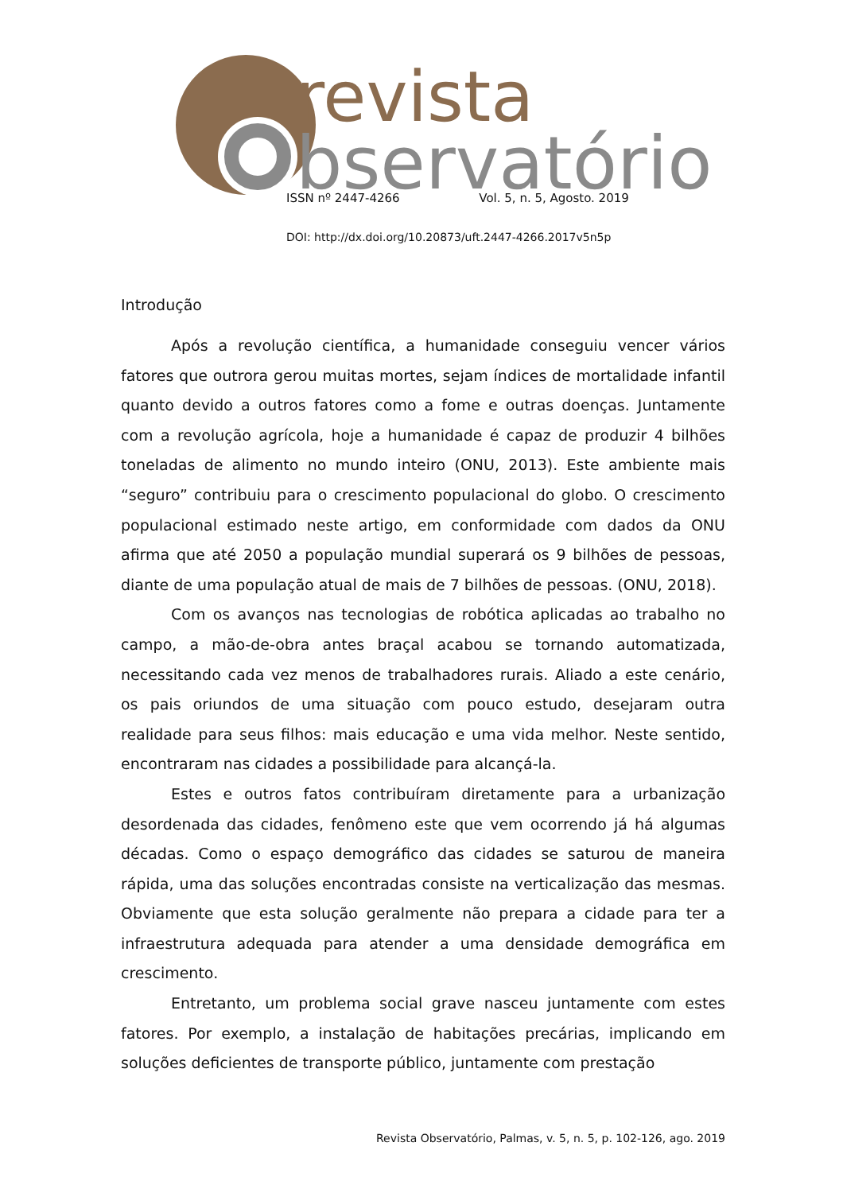revista
bservatório
ISSN nº 2447-4266 Vol. 5, n. 5, Agosto. 2019
DOI: http://dx.doi.org/10.20873/uft.2447-4266.2017v5n5p
Introdução
Após a revolução científica, a humanidade conseguiu vencer vários fatores que outrora gerou muitas mortes, sejam índices de mortalidade infantil quanto devido a outros fatores como a fome e outras doenças. Juntamente com a revolução agrícola, hoje a humanidade é capaz de produzir 4 bilhões toneladas de alimento no mundo inteiro (ONU, 2013). Este ambiente mais “seguro” contribuiu para o crescimento populacional do globo. O crescimento populacional estimado neste artigo, em conformidade com dados da ONU afirma que até 2050 a população mundial superará os 9 bilhões de pessoas, diante de uma população atual de mais de 7 bilhões de pessoas. (ONU, 2018).
Com os avanços nas tecnologias de robótica aplicadas ao trabalho no campo, a mão-de-obra antes braçal acabou se tornando automatizada, necessitando cada vez menos de trabalhadores rurais. Aliado a este cenário, os pais oriundos de uma situação com pouco estudo, desejaram outra realidade para seus filhos: mais educação e uma vida melhor. Neste sentido, encontraram nas cidades a possibilidade para alcançá-la.
Estes e outros fatos contribuíram diretamente para a urbanização desordenada das cidades, fenômeno este que vem ocorrendo já há algumas décadas. Como o espaço demográfico das cidades se saturou de maneira rápida, uma das soluções encontradas consiste na verticalização das mesmas. Obviamente que esta solução geralmente não prepara a cidade para ter a infraestrutura adequada para atender a uma densidade demográfica em crescimento.
Entretanto, um problema social grave nasceu juntamente com estes fatores. Por exemplo, a instalação de habitações precárias, implicando em soluções deficientes de transporte público, juntamente com prestação
Revista Observatório, Palmas, v. 5, n. 5, p. 102-126, ago. 2019